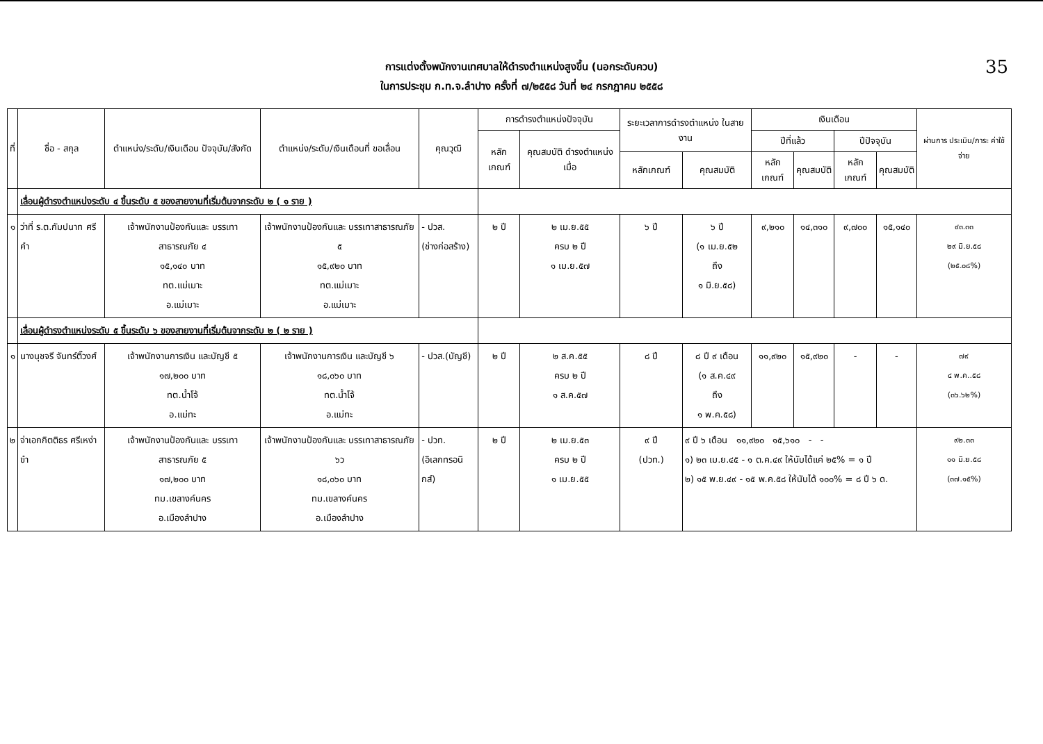35 การแต่งตั้งพนักงานเทศบาลให้ดำรงตำแหน่งสูงขึ้น (นอกระดับควบ)
ในการประชุม ก.ท.จ.ลำปาง ครั้งที่ ๗/๒๕๕๘ วันที่ ๒๔ กรกฎาคม ๒๕๕๘
| ที่ | ชื่อ - สกุล | ตำแหน่ง/ระดับ/เงินเดือน ปัจจุบัน/สังกัด | ตำแหน่ง/ระดับ/เงินเดือนที่ ขอเลื่อน | คุณวุฒิ | การดำรงตำแหน่งปัจจุบัน | | ระยะเวลาการดำรงตำแหน่ง ในสายงาน | | เงินเดือน | | | | ผ่านการ ประเมิน/ภาระ ค่าใช้จ่าย |
| --- | --- | --- | --- | --- | --- | --- | --- | --- | --- | --- | --- | --- | --- |
| | | | | | หลักเกณฑ์ | คุณสมบัติ ดำรงตำแหน่งเมื่อ | | | ปีที่แล้ว | | ปีปัจจุบัน | | |
| | | | | | | | หลักเกณฑ์ | คุณสมบัติ | หลักเกณฑ์ | คุณสมบัติ | หลักเกณฑ์ | คุณสมบัติ | |
| | เลื่อนผู้ดำรงตำแหน่งระดับ ๔ ขึ้นระดับ ๕ ของสายงานที่เริ่มต้นจากระดับ ๒ ( ๑ ราย ) | | | | | | | | | | | | |
| ๑ | ว่าที่ ร.ต.กัมปนาท ศรีคำ | เจ้าพนักงานป้องกันและ บรรเทาสาธารณภัย ๔ ๑๕,๑๔๐ บาท ทต.แม่เมาะ อ.แม่เมาะ | เจ้าพนักงานป้องกันและ บรรเทาสาธารณภัย ๕ ๑๕,๙๒๐ บาท ทต.แม่เมาะ อ.แม่เมาะ | - ปวส. (ช่างก่อสร้าง) | ๒ ปี | ๒ เม.ย.๕๕ ครบ ๒ ปี ๑ เม.ย.๕๗ | ๖ ปี | ๖ ปี (๑ เม.ย.๕๒ ถึง ๑ มิ.ย.๕๘) | ๙,๒๑๐ | ๑๔,๓๑๐ | ๙,๗๐๐ | ๑๕,๑๔๐ | ๙๓.๓๓ ๒๙ มิ.ย.๕๘ (๒๕.๐๘%) |
| | เลื่อนผู้ดำรงตำแหน่งระดับ ๕ ขึ้นระดับ ๖ ของสายงานที่เริ่มต้นจากระดับ ๒ ( ๒ ราย ) | | | | | | | | | | | | |
| ๑ | นางนุชจรี จันทร์ติ๊วงศ์ | เจ้าพนักงานการเงิน และบัญชี ๕ ๑๗,๒๐๐ บาท ทต.น้ำโจ้ อ.แม่ทะ | เจ้าพนักงานการเงิน และบัญชี ๖ ๑๘,๐๖๐ บาท ทต.น้ำโจ้ อ.แม่ทะ | - ปวส.(บัญชี) | ๒ ปี | ๒ ส.ค.๕๕ ครบ ๒ ปี ๑ ส.ค.๕๗ | ๘ ปี | ๘ ปี ๙ เดือน (๑ ส.ค.๔๙ ถึง ๑ พ.ค.๕๘) | ๑๑,๙๒๐ | ๑๕,๙๒๐ | - | - | ๗๙ ๔ พ.ค..๕๘ (๓๖.๖๒%) |
| ๒ | จ่าเอกกิตติธร ศรีเหง่าขำ | เจ้าพนักงานป้องกันและ บรรเทาสาธารณภัย ๕ ๑๗,๒๐๐ บาท ทม.เขลางค์นคร อ.เมืองลำปาง | เจ้าพนักงานป้องกันและ บรรเทาสาธารณภัย ๖ว ๑๘,๐๖๐ บาท ทม.เขลางค์นคร อ.เมืองลำปาง | - ปวท. (อิเลกทรอนิกส์) | ๒ ปี | ๒ เม.ย.๕๓ ครบ ๒ ปี ๑ เม.ย.๕๕ | ๙ ปี (ปวท.) | ๙ ปี ๖ เดือน ๑๑,๙๒๐ ๑๕,๖๑๐ - - ๑) ๒๓ เม.ย.๔๕ - ๑ ต.ค.๔๙ ให้นับได้แค่ ๒๕% = ๑ ปี ๒) ๑๕ พ.ย.๔๙ - ๑๕ พ.ค.๕๘ ให้นับได้ ๑๐๐% = ๘ ปี ๖ ด. | | | | | ๙๒.๓๓ ๑๑ มิ.ย.๕๘ (๓๗.๑๕%) |